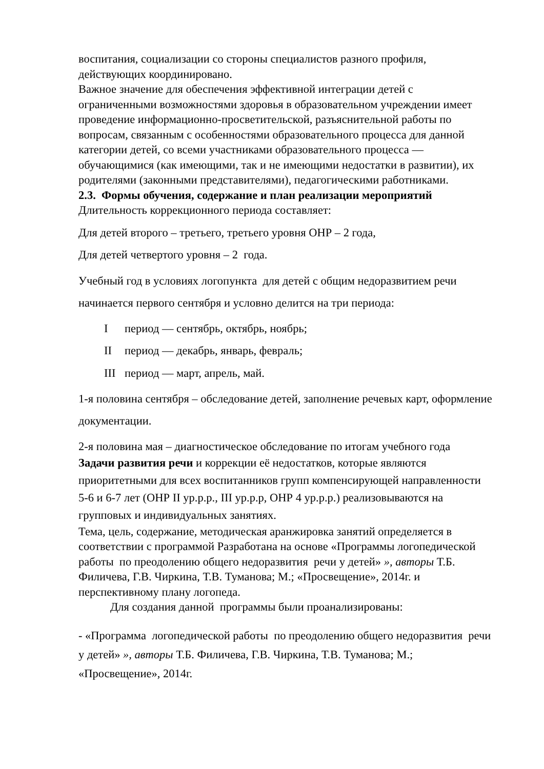воспитания, социализации со стороны специалистов разного профиля, действующих координировано.
Важное значение для обеспечения эффективной интеграции детей с ограниченными возможностями здоровья в образовательном учреждении имеет проведение информационно-просветительской, разъяснительной работы по вопросам, связанным с особенностями образовательного процесса для данной категории детей, со всеми участниками образовательного процесса — обучающимися (как имеющими, так и не имеющими недостатки в развитии), их родителями (законными представителями), педагогическими работниками.
2.3. Формы обучения, содержание и план реализации мероприятий
Длительность коррекционного периода составляет:
Для детей второго – третьего, третьего уровня ОНР – 2 года,
Для детей четвертого уровня – 2 года.
Учебный год в условиях логопункта для детей с общим недоразвитием речи начинается первого сентября и условно делится на три периода:
Iпериод — сентябрь, октябрь, ноябрь;
II период — декабрь, январь, февраль;
III период — март, апрель, май.
1-я половина сентября – обследование детей, заполнение речевых карт, оформление документации.
2-я половина мая – диагностическое обследование по итогам учебного года
Задачи развития речи и коррекции её недостатков, которые являются приоритетными для всех воспитанников групп компенсирующей направленности 5-6 и 6-7 лет (ОНР II ур.р.р., III ур.р.р, ОНР 4 ур.р.р.) реализовываются на групповых и индивидуальных занятиях.
Тема, цель, содержание, методическая аранжировка занятий определяется в соответствии с программой Разработана на основе «Программы логопедической работы по преодолению общего недоразвития речи у детей» », авторы Т.Б. Филичева, Г.В. Чиркина, Т.В. Туманова; М.; «Просвещение», 2014г. и перспективному плану логопеда.
Для создания данной программы были проанализированы:
- «Программа логопедической работы по преодолению общего недоразвития речи у детей» », авторы Т.Б. Филичева, Г.В. Чиркина, Т.В. Туманова; М.; «Просвещение», 2014г.